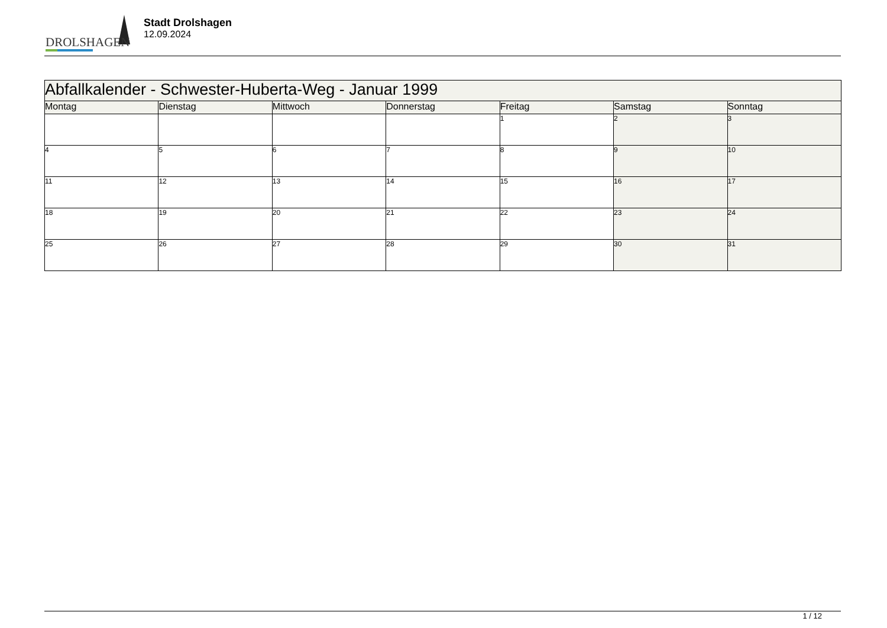DROLSHAGEN
Stadt Drolshagen
12.09.2024
| Abfallkalender - Schwester-Huberta-Weg - Januar 1999 | | | | | | |
| Montag | Dienstag | Mittwoch | Donnerstag | Freitag | Samstag | Sonntag |
| | | | | 1 | 2 | 3 |
| 4 | 5 | 6 | 7 | 8 | 9 | 10 |
| 11 | 12 | 13 | 14 | 15 | 16 | 17 |
| 18 | 19 | 20 | 21 | 22 | 23 | 24 |
| 25 | 26 | 27 | 28 | 29 | 30 | 31 |
1 / 12